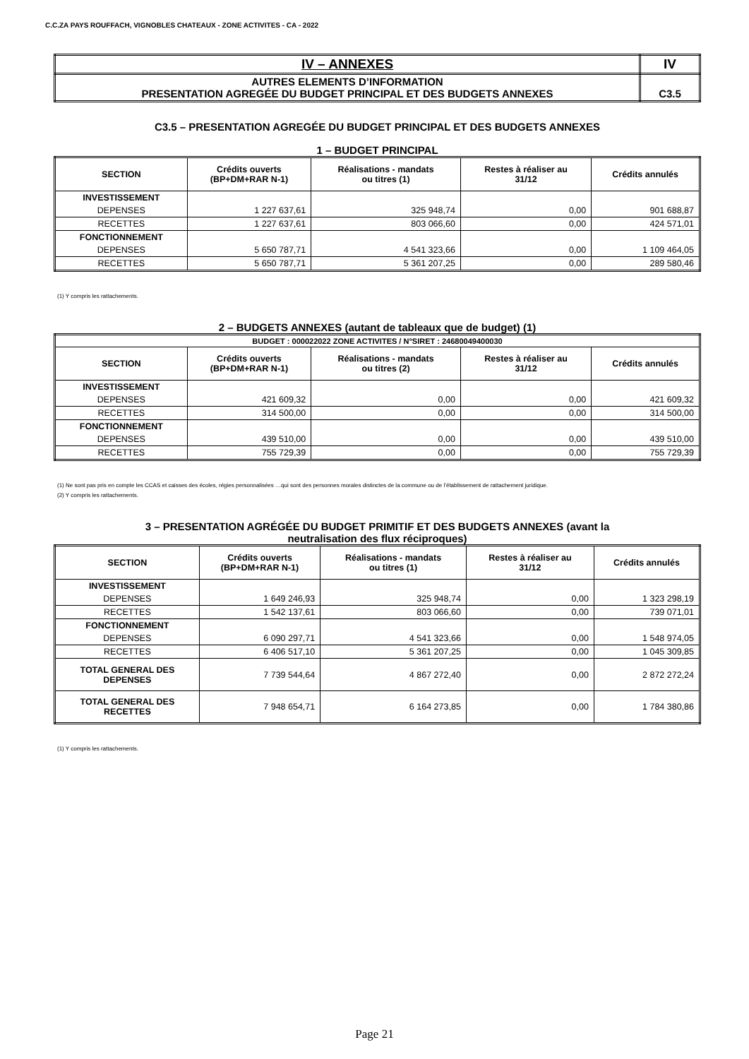C.C.ZA PAYS ROUFFACH, VIGNOBLES CHATEAUX - ZONE ACTIVITES - CA - 2022
| IV – ANNEXES | IV |
| AUTRES ELEMENTS D’INFORMATION PRESENTATION AGREGÉE DU BUDGET PRINCIPAL ET DES BUDGETS ANNEXES | C3.5 |
C3.5 – PRESENTATION AGREGÉE DU BUDGET PRINCIPAL ET DES BUDGETS ANNEXES
1 – BUDGET PRINCIPAL
| SECTION | Crédits ouverts (BP+DM+RAR N-1) | Réalisations - mandats ou titres (1) | Restes à réaliser au 31/12 | Crédits annulés |
| --- | --- | --- | --- | --- |
| INVESTISSEMENT | | | | |
| DEPENSES | 1 227 637,61 | 325 948,74 | 0,00 | 901 688,87 |
| RECETTES | 1 227 637,61 | 803 066,60 | 0,00 | 424 571,01 |
| FONCTIONNEMENT | | | | |
| DEPENSES | 5 650 787,71 | 4 541 323,66 | 0,00 | 1 109 464,05 |
| RECETTES | 5 650 787,71 | 5 361 207,25 | 0,00 | 289 580,46 |
(1) Y compris les rattachements.
2 – BUDGETS ANNEXES (autant de tableaux que de budget) (1)
| BUDGET : 000022022 ZONE ACTIVITES / N°SIRET : 24680049400030 | | | | |
| SECTION | Crédits ouverts (BP+DM+RAR N-1) | Réalisations - mandats ou titres (2) | Restes à réaliser au 31/12 | Crédits annulés |
| INVESTISSEMENT | | | | |
| DEPENSES | 421 609,32 | 0,00 | 0,00 | 421 609,32 |
| RECETTES | 314 500,00 | 0,00 | 0,00 | 314 500,00 |
| FONCTIONNEMENT | | | | |
| DEPENSES | 439 510,00 | 0,00 | 0,00 | 439 510,00 |
| RECETTES | 755 729,39 | 0,00 | 0,00 | 755 729,39 |
(1) Ne sont pas pris en compte les CCAS et caisses des écoles, régies personnalisées …qui sont des personnes morales distinctes de la commune ou de l’établissement de rattachement juridique.
(2) Y compris les rattachements.
3 – PRESENTATION AGRÉGÉE DU BUDGET PRIMITIF ET DES BUDGETS ANNEXES (avant la
neutralisation des flux réciproques)
| SECTION | Crédits ouverts (BP+DM+RAR N-1) | Réalisations - mandats ou titres (1) | Restes à réaliser au 31/12 | Crédits annulés |
| --- | --- | --- | --- | --- |
| INVESTISSEMENT | | | | |
| DEPENSES | 1 649 246,93 | 325 948,74 | 0,00 | 1 323 298,19 |
| RECETTES | 1 542 137,61 | 803 066,60 | 0,00 | 739 071,01 |
| FONCTIONNEMENT | | | | |
| DEPENSES | 6 090 297,71 | 4 541 323,66 | 0,00 | 1 548 974,05 |
| RECETTES | 6 406 517,10 | 5 361 207,25 | 0,00 | 1 045 309,85 |
| TOTAL GENERAL DES DEPENSES | 7 739 544,64 | 4 867 272,40 | 0,00 | 2 872 272,24 |
| TOTAL GENERAL DES RECETTES | 7 948 654,71 | 6 164 273,85 | 0,00 | 1 784 380,86 |
(1) Y compris les rattachements.
Page 21